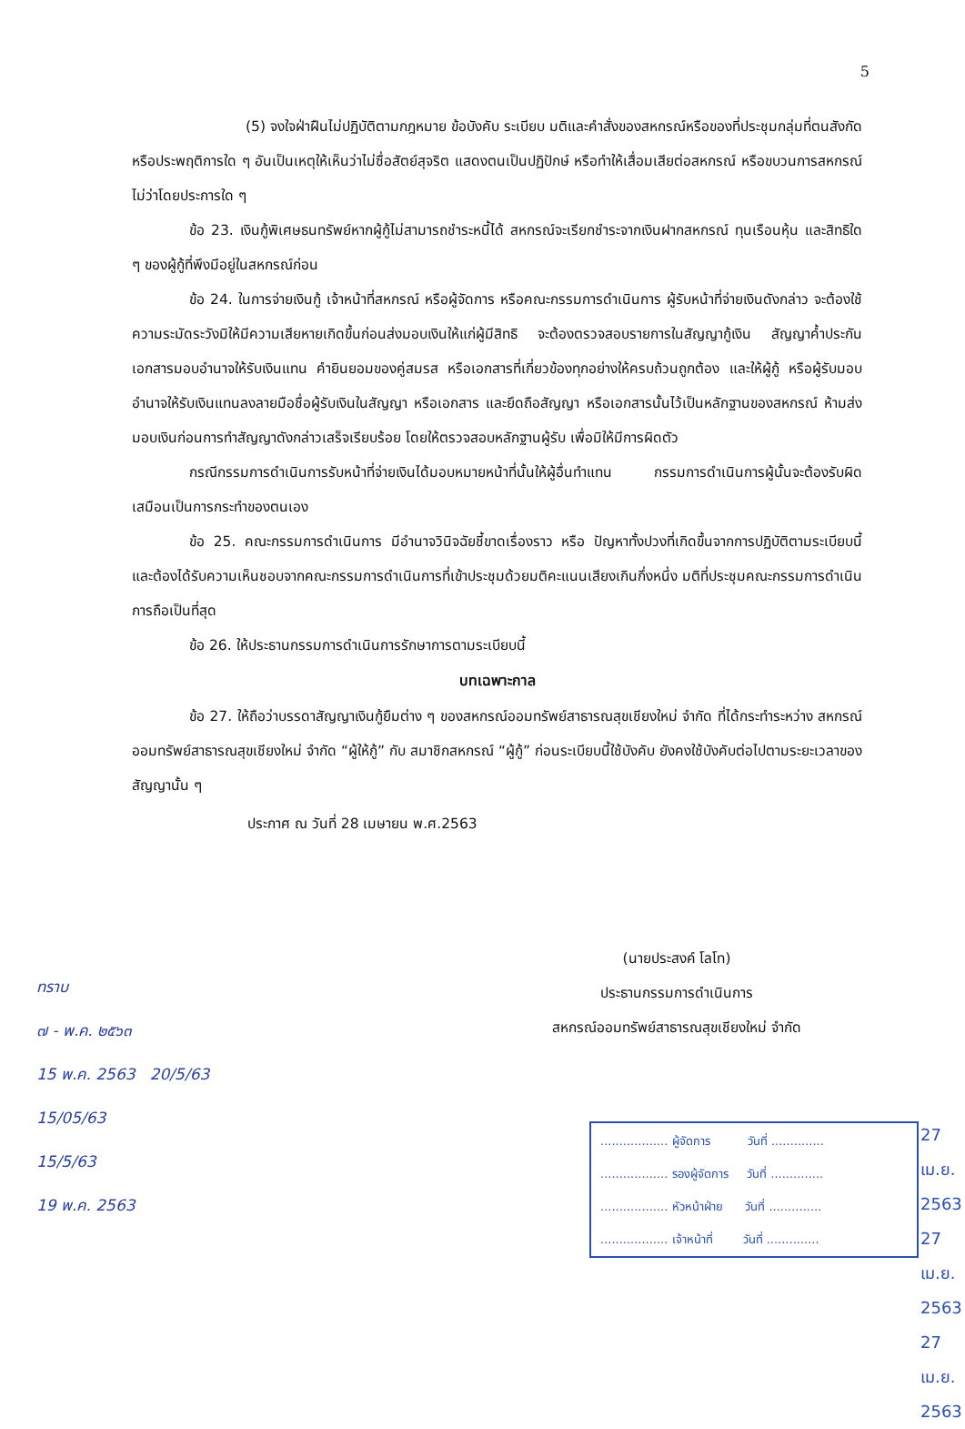5
(5) จงใจฝ่าฝืนไม่ปฏิบัติตามกฎหมาย ข้อบังคับ ระเบียบ มติและคำสั่งของสหกรณ์หรือของที่ประชุมกลุ่มที่ตนสังกัด หรือประพฤติการใด ๆ อันเป็นเหตุให้เห็นว่าไม่ซื่อสัตย์สุจริต แสดงตนเป็นปฏิปักษ์ หรือทำให้เสื่อมเสียต่อสหกรณ์ หรือขบวนการสหกรณ์ ไม่ว่าโดยประการใด ๆ
ข้อ 23. เงินกู้พิเศษธนทรัพย์หากผู้กู้ไม่สามารถชำระหนี้ได้ สหกรณ์จะเรียกชำระจากเงินฝากสหกรณ์ ทุนเรือนหุ้น และสิทธิใด ๆ ของผู้กู้ที่พึงมีอยู่ในสหกรณ์ก่อน
ข้อ 24. ในการจ่ายเงินกู้ เจ้าหน้าที่สหกรณ์ หรือผู้จัดการ หรือคณะกรรมการดำเนินการ ผู้รับหน้าที่จ่ายเงินดังกล่าว จะต้องใช้ความระมัดระวังมิให้มีความเสียหายเกิดขึ้นก่อนส่งมอบเงินให้แก่ผู้มีสิทธิ จะต้องตรวจสอบรายการในสัญญากู้เงิน สัญญาค้ำประกัน เอกสารมอบอำนาจให้รับเงินแทน คำยินยอมของคู่สมรส หรือเอกสารที่เกี่ยวข้องทุกอย่างให้ครบถ้วนถูกต้อง และให้ผู้กู้ หรือผู้รับมอบอำนาจให้รับเงินแทนลงลายมือชื่อผู้รับเงินในสัญญา หรือเอกสาร และยึดถือสัญญา หรือเอกสารนั้นไว้เป็นหลักฐานของสหกรณ์ ห้ามส่งมอบเงินก่อนการทำสัญญาดังกล่าวเสร็จเรียบร้อย โดยให้ตรวจสอบหลักฐานผู้รับ เพื่อมิให้มีการผิดตัว
กรณีกรรมการดำเนินการรับหน้าที่จ่ายเงินได้มอบหมายหน้าที่นั้นให้ผู้อื่นทำแทน กรรมการดำเนินการผู้นั้นจะต้องรับผิดเสมือนเป็นการกระทำของตนเอง
ข้อ 25. คณะกรรมการดำเนินการ มีอำนาจวินิจฉัยชี้ขาดเรื่องราว หรือ ปัญหาทั้งปวงที่เกิดขึ้นจากการปฏิบัติตามระเบียบนี้ และต้องได้รับความเห็นชอบจากคณะกรรมการดำเนินการที่เข้าประชุมด้วยมติคะแนนเสียงเกินกึ่งหนึ่ง มติที่ประชุมคณะกรรมการดำเนินการถือเป็นที่สุด
ข้อ 26. ให้ประธานกรรมการดำเนินการรักษาการตามระเบียบนี้
บทเฉพาะกาล
ข้อ 27. ให้ถือว่าบรรดาสัญญาเงินกู้ยืมต่าง ๆ ของสหกรณ์ออมทรัพย์สาธารณสุขเชียงใหม่ จำกัด ที่ได้กระทำระหว่าง สหกรณ์ออมทรัพย์สาธารณสุขเชียงใหม่ จำกัด “ผู้ให้กู้” กับ สมาชิกสหกรณ์ “ผู้กู้” ก่อนระเบียบนี้ใช้บังคับ ยังคงใช้บังคับต่อไปตามระยะเวลาของสัญญานั้น ๆ
ประกาศ ณ วันที่ 28 เมษายน พ.ศ.2563
(นายประสงค์ โลโท)
ประธานกรรมการดำเนินการ
สหกรณ์ออมทรัพย์สาธารณสุขเชียงใหม่ จำกัด
ทราบ
๗ - พ.ค. ๒๕๖๓
15 พ.ค. 2563 20/5/63
15/05/63
15/5/63
19 พ.ค. 2563
.................. ผู้จัดการ วันที่ ..............
.................. รองผู้จัดการ วันที่ ..............
.................. หัวหน้าฝ่าย วันที่ ..............
.................. เจ้าหน้าที่ วันที่ ..............
27 เม.ย. 2563
27 เม.ย. 2563
27 เม.ย. 2563